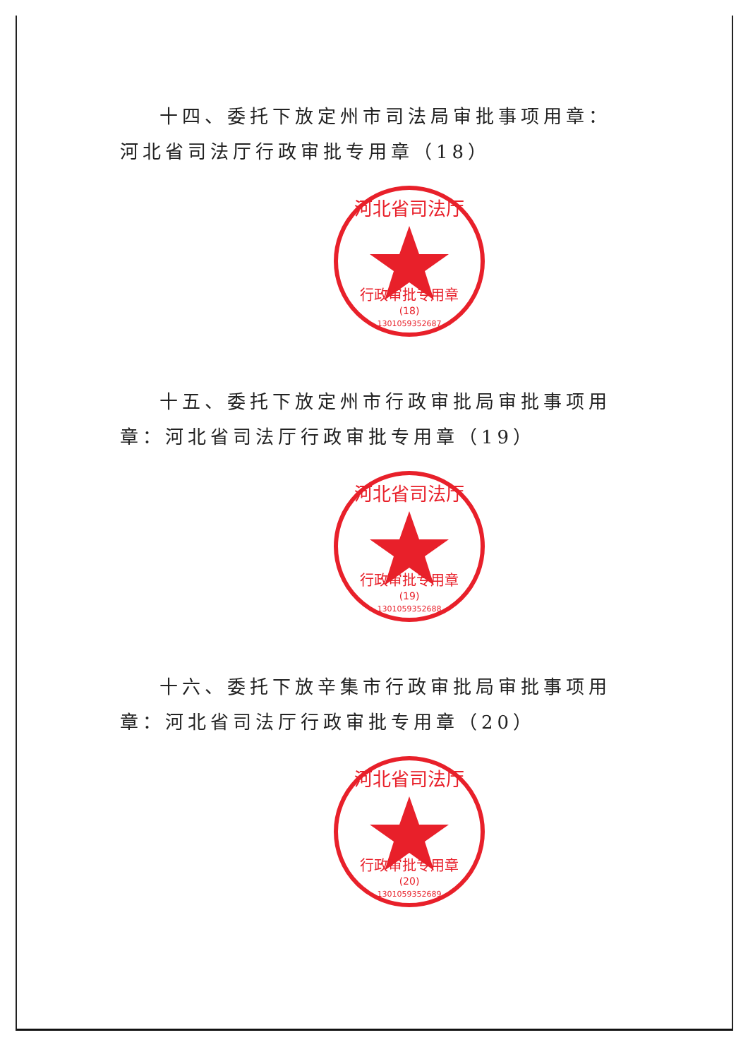十四、委托下放定州市司法局审批事项用章：河北省司法厅行政审批专用章（18）
河北省司法厅
行政审批专用章
(18)
13010593526​87
十五、委托下放定州市行政审批局审批事项用章：河北省司法厅行政审批专用章（19）
河北省司法厅
行政审批专用章
(19)
1301059352688
十六、委托下放辛集市行政审批局审批事项用章：河北省司法厅行政审批专用章（20）
河北省司法厅
行政审批专用章
(20)
1301059352689